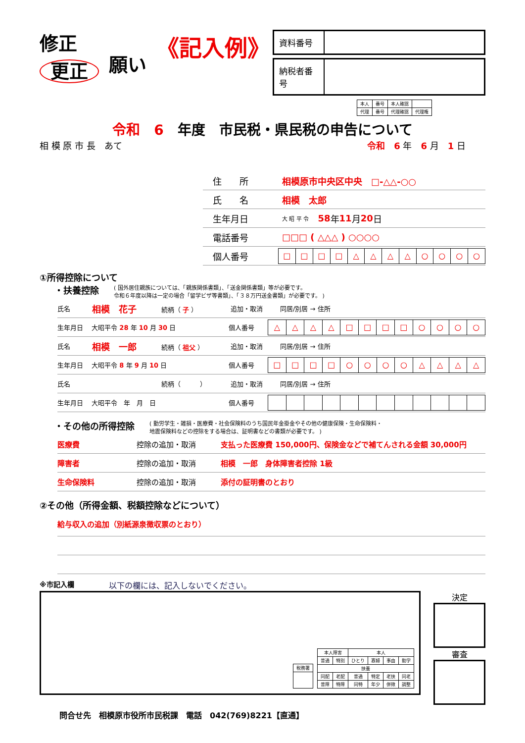修正
更正
願い
《記入例》
| 資料番号 | |
| 納税者番号 | |
| 本人 | 番号 | 本人確認 | |
| 代理 | 番号 | 代理確認 | 代理権 |
令和　6　年度　市民税・県民税の申告について
相 模 原 市 長　あて 令和　6 年　6 月　1 日
住　　所 相模原市中央区中央　□-△△-○○
氏　　名 相模　太郎
生年月日 大 昭 平 令　58 年 11 月 20 日
電話番号 □□□ ( △△△ ) ○○○○
個人番号
| □ | □ | □ | □ | △ | △ | △ | △ | ○ | ○ | ○ | ○ |
①所得控除について
・扶養控除 ( 国外居住親族については、「親族関係書類」、「送金関係書類」等が必要です。
令和６年度以降は一定の場合「留学ビザ等書類」、「３８万円送金書類」が必要です。 )
氏名 相模　花子 続柄（ 子 ） 追加・取消 同居/別居 → 住所
生年月日 大昭平令 28 年 10 月 30 日 個人番号
| △ | △ | △ | △ | □ | □ | □ | □ | ○ | ○ | ○ | ○ |
氏名 相模　一郎 続柄（ 祖父 ） 追加・取消 同居/別居 → 住所
生年月日 大昭平令 8 年 9 月 10 日 個人番号
| □ | □ | □ | □ | ○ | ○ | ○ | ○ | △ | △ | △ | △ |
氏名 続柄（　　　） 追加・取消 同居/別居 → 住所
生年月日 大昭平令　年　月　日 個人番号
・その他の所得控除 ( 勤労学生・雑損・医療費・社会保険料のうち国民年金掛金やその他の健康保険・生命保険料・
地震保険料などの控除をする場合は、証明書などの書類が必要です。 )
医療費 控除の追加・取消 支払った医療費 150,000円、保険金などで補てんされる金額 30,000円
障害者 控除の追加・取消 相模　一郎　身体障害者控除 1級
生命保険料 控除の追加・取消 添付の証明書のとおり
②その他（所得金額、税額控除などについて）
給与収入の追加（別紙源泉徴収票のとおり）
※市記入欄 以下の欄には、記入しないでください。
| 税務署 |
| 本人障害 | | 本人 | | | |
| 普通 | 特別 | ひとり | 寡婦 | 事由 | 勤学 |
| 扶養 | | | | | |
| 同配 | 老配 | 普通 | 特定 | 老扶 | 同老 |
| 普障 | 特障 | 同特 | 年少 | 併徴 | 調整 |
決定
審査
問合せ先　相模原市役所市民税課　電話　042(769)8221【直通】